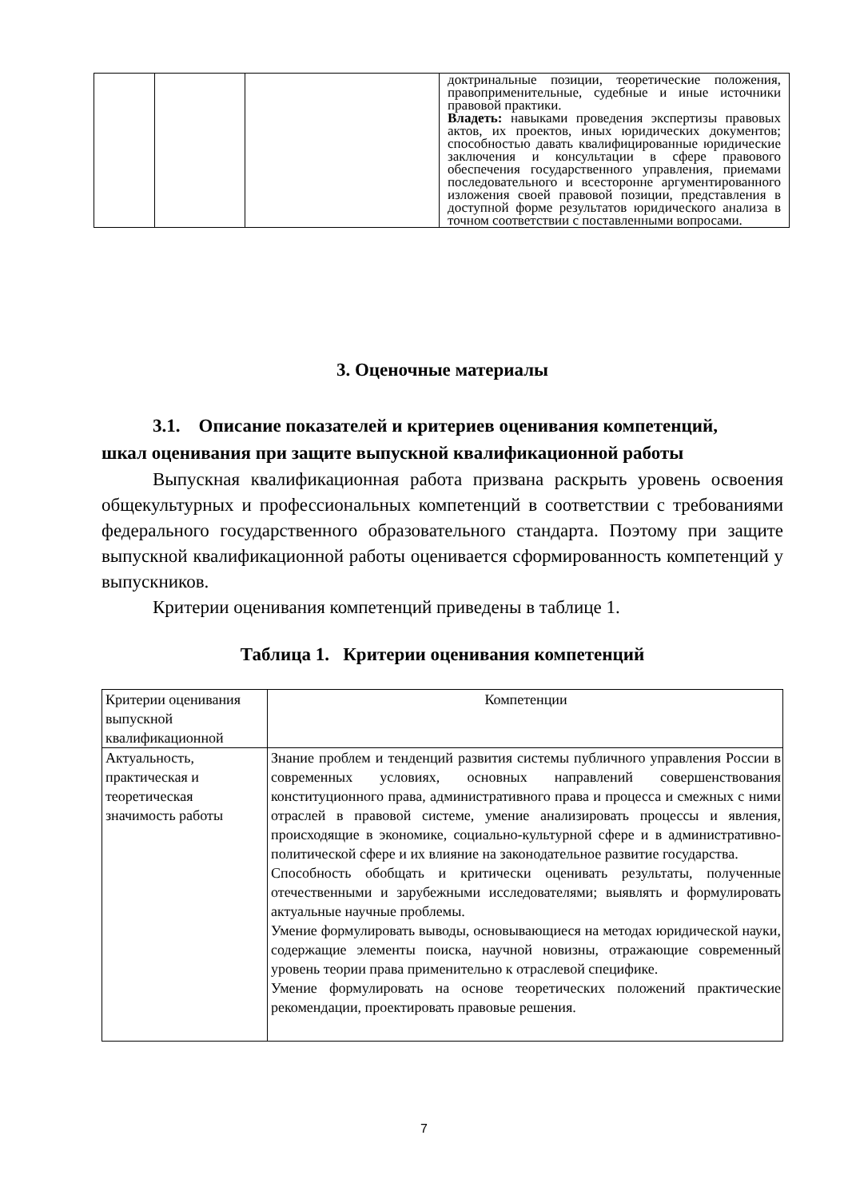| | | | доктринальные позиции, теоретические положения, правоприменительные, судебные и иные источники правовой практики. Владеть: навыками проведения экспертизы правовых актов, их проектов, иных юридических документов; способностью давать квалифицированные юридические заключения и консультации в сфере правового обеспечения государственного управления, приемами последовательного и всесторонне аргументированного изложения своей правовой позиции, представления в доступной форме результатов юридического анализа в точном соответствии с поставленными вопросами. |
3. Оценочные материалы
3.1. Описание показателей и критериев оценивания компетенций,
шкал оценивания при защите выпускной квалификационной работы
Выпускная квалификационная работа призвана раскрыть уровень освоения общекультурных и профессиональных компетенций в соответствии с требованиями федерального государственного образовательного стандарта. Поэтому при защите выпускной квалификационной работы оценивается сформированность компетенций у выпускников.
Критерии оценивания компетенций приведены в таблице 1.
Таблица 1. Критерии оценивания компетенций
| Критерии оценивания выпускной квалификационной | Компетенции |
| Актуальность, практическая и теоретическая значимость работы | Знание проблем и тенденций развития системы публичного управления России в современных условиях, основных направлений совершенствования конституционного права, административного права и процесса и смежных с ними отраслей в правовой системе, умение анализировать процессы и явления, происходящие в экономике, социально-культурной сфере и в административно-политической сфере и их влияние на законодательное развитие государства. Способность обобщать и критически оценивать результаты, полученные отечественными и зарубежными исследователями; выявлять и формулировать актуальные научные проблемы. Умение формулировать выводы, основывающиеся на методах юридической науки, содержащие элементы поиска, научной новизны, отражающие современный уровень теории права применительно к отраслевой специфике. Умение формулировать на основе теоретических положений практические рекомендации, проектировать правовые решения. |
7